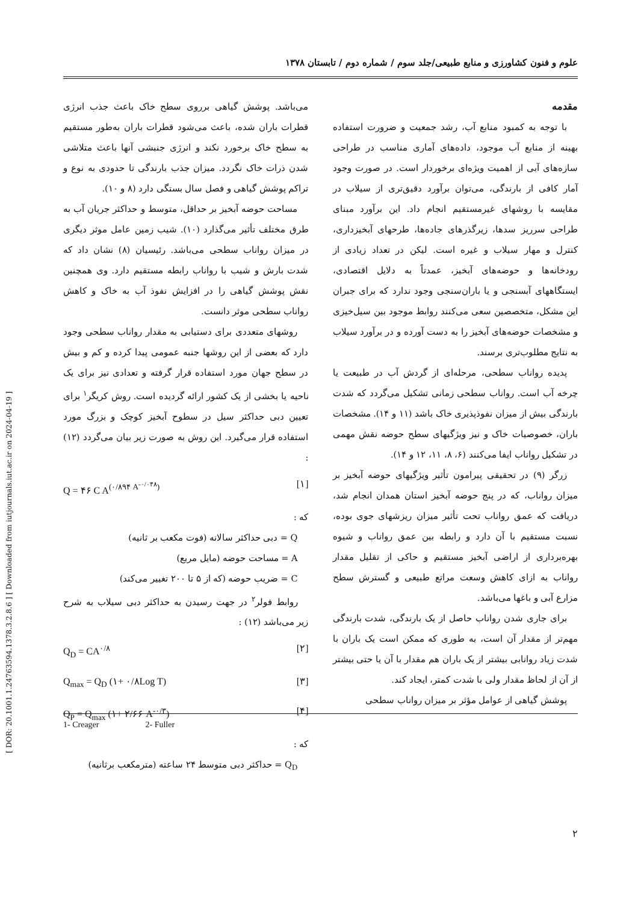[ DOR: 20.1001.1.24763594.1378.3.2.8.6 ] [ Downloaded from iutjournals.iut.ac.ir on 2024-04-19 ]
علوم و فنون کشاورزی و منابع طبیعی/جلد سوم / شماره دوم / تابستان ۱۳۷۸
مقدمه
با توجه به کمبود منابع آب، رشد جمعیت و ضرورت استفاده بهینه از منابع آب موجود، داده‌های آماری مناسب در طراحی سازه‌های آبی از اهمیت ویژه‌ای برخوردار است. در صورت وجود آمار کافی از بارندگی، می‌توان برآورد دقیق‌تری از سیلاب در مقایسه با روشهای غیرمستقیم انجام داد. این برآورد مبنای طراحی سرریز سدها، زیرگذرهای جاده‌ها، طرحهای آبخیزداری، کنترل و مهار سیلاب و غیره است. لیکن در تعداد زیادی از رودخانه‌ها و حوضه‌های آبخیز، عمدتاً به دلایل اقتصادی، ایستگاههای آبسنجی و یا باران‌سنجی وجود ندارد که برای جبران این مشکل، متخصصین سعی می‌کنند روابط موجود بین سیل‌خیزی و مشخصات حوضه‌های آبخیز را به دست آورده و در برآورد سیلاب به نتایج مطلوب‌تری برسند.
پدیده رواناب سطحی، مرحله‌ای از گردش آب در طبیعت یا چرخه آب است. رواناب سطحی زمانی تشکیل می‌گردد که شدت بارندگی بیش از میزان نفوذپذیری خاک باشد (۱۱ و ۱۴). مشخصات باران، خصوصیات خاک و نیز ویژگیهای سطح حوضه نقش مهمی در تشکیل رواناب ایفا می‌کنند (۶، ۸، ۱۱، ۱۲ و ۱۴).
زرگر (۹) در تحقیقی پیرامون تأثیر ویژگیهای حوضه آبخیز بر میزان رواناب، که در پنج حوضه آبخیز استان همدان انجام شد، دریافت که عمق رواناب تحت تأثیر میزان ریزشهای جوی بوده، نسبت مستقیم با آن دارد و رابطه بین عمق رواناب و شیوه بهره‌برداری از اراضی آبخیز مستقیم و حاکی از تقلیل مقدار رواناب به ازای کاهش وسعت مراتع طبیعی و گسترش سطح مزارع آبی و باغها می‌باشد.
برای جاری شدن رواناب حاصل از یک بارندگی، شدت بارندگی مهم‌تر از مقدار آن است، به طوری که ممکن است یک باران با شدت زیاد روانابی بیشتر از یک باران هم مقدار با آن یا حتی بیشتر از آن از لحاظ مقدار ولی با شدت کمتر، ایجاد کند.
پوشش گیاهی از عوامل مؤثر بر میزان رواناب سطحی
می‌باشد. پوشش گیاهی برروی سطح خاک باعث جذب انرژی قطرات باران شده، باعث می‌شود قطرات باران به‌طور مستقیم به سطح خاک برخورد نکند و انرژی جنبشی آنها باعث متلاشی شدن ذرات خاک نگردد. میزان جذب بارندگی تا حدودی به نوع و تراکم پوشش گیاهی و فصل سال بستگی دارد (۸ و ۱۰).
مساحت حوضه آبخیز بر حداقل، متوسط و حداکثر جریان آب به طرق مختلف تأثیر می‌گذارد (۱۰). شیب زمین عامل موثر دیگری در میزان رواناب سطحی می‌باشد. رئیسیان (۸) نشان داد که شدت بارش و شیب با رواناب رابطه مستقیم دارد. وی همچنین نقش پوشش گیاهی را در افزایش نفوذ آب به خاک و کاهش رواناب سطحی موثر دانست.
روشهای متعددی برای دستیابی به مقدار رواناب سطحی وجود دارد که بعضی از این روشها جنبه عمومی پیدا کرده و کم و بیش در سطح جهان مورد استفاده قرار گرفته و تعدادی نیز برای یک ناحیه یا بخشی از یک کشور ارائه گردیده است. روش کریگر<sup>۱</sup> برای تعیین دبی حداکثر سیل در سطوح آبخیز کوچک و بزرگ مورد استفاده قرار می‌گیرد. این روش به صورت زیر بیان می‌گردد (۱۲) :
Q = ۴۶ C A<sup>(۰/۸۹۴ A<sup>-۰/۰۴۸</sup>)</sup> [۱]
که :
Q = دبی حداکثر سالانه (فوت مکعب بر ثانیه)
A = مساحت حوضه (مایل مربع)
C = ضریب حوضه (که از ۵ تا ۲۰۰ تغییر می‌کند)
روابط فولر<sup>۲</sup> در جهت رسیدن به حداکثر دبی سیلاب به شرح زیر می‌باشد (۱۲) :
Q<sub>D</sub> = CA<sup>۰/۸</sup> [۲]
Q<sub>max</sub> = Q<sub>D</sub> (۱+ ۰/۸Log T) [۳]
Q<sub>P</sub> = Q<sub>max</sub> (۱+ ۲/۶۶ A<sup>-۰/۳</sup>) [۴]
که :
Q<sub>D</sub> = حداکثر دبی متوسط ۲۴ ساعته (مترمکعب برثانیه)
1- Creager 2- Fuller
۲